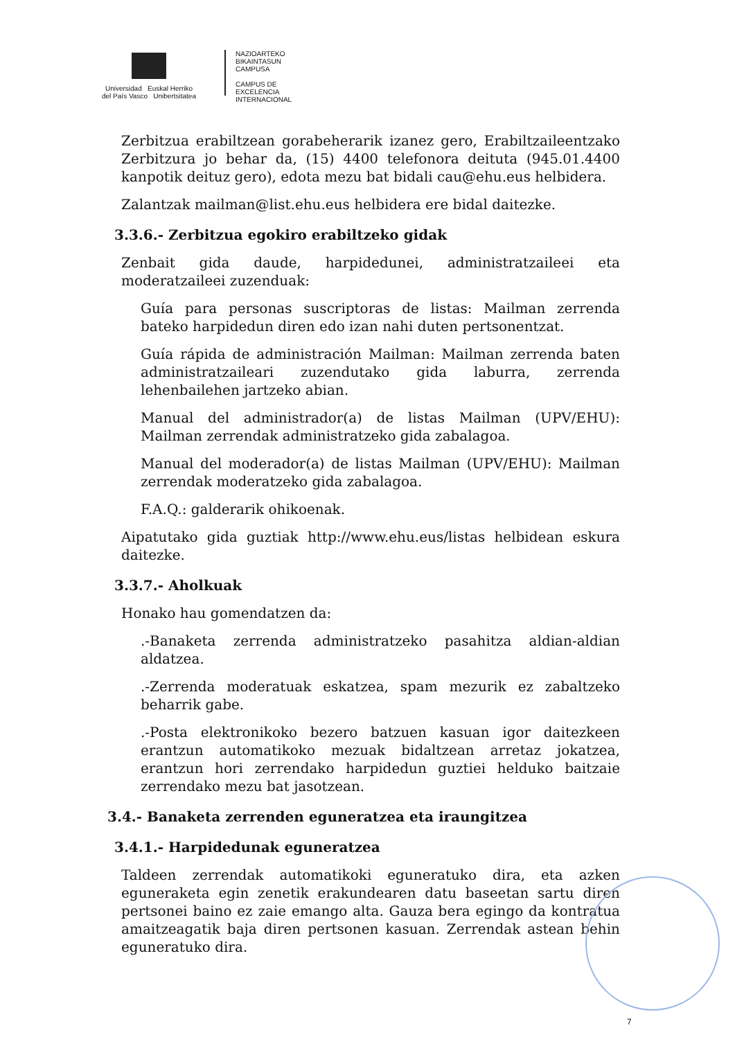Universidad Euskal Herriko
del País Vasco Unibertsitatea
NAZIOARTEKO
BIKAINTASUN
CAMPUSA
CAMPUS DE
EXCELENCIA
INTERNACIONAL
Zerbitzua erabiltzean gorabeherarik izanez gero, Erabiltzaileentzako Zerbitzura jo behar da, (15) 4400 telefonora deituta (945.01.4400 kanpotik deituz gero), edota mezu bat bidali cau@ehu.eus helbidera.
Zalantzak mailman@list.ehu.eus helbidera ere bidal daitezke.
3.3.6.- Zerbitzua egokiro erabiltzeko gidak
Zenbait gida daude, harpidedunei, administratzaileei eta moderatzaileei zuzenduak:
Guía para personas suscriptoras de listas: Mailman zerrenda bateko harpidedun diren edo izan nahi duten pertsonentzat.
Guía rápida de administración Mailman: Mailman zerrenda baten administratzaileari zuzendutako gida laburra, zerrenda lehenbailehen jartzeko abian.
Manual del administrador(a) de listas Mailman (UPV/EHU): Mailman zerrendak administratzeko gida zabalagoa.
Manual del moderador(a) de listas Mailman (UPV/EHU): Mailman zerrendak moderatzeko gida zabalagoa.
F.A.Q.: galderarik ohikoenak.
Aipatutako gida guztiak http://www.ehu.eus/listas helbidean eskura daitezke.
3.3.7.- Aholkuak
Honako hau gomendatzen da:
.-Banaketa zerrenda administratzeko pasahitza aldian-aldian aldatzea.
.-Zerrenda moderatuak eskatzea, spam mezurik ez zabaltzeko beharrik gabe.
.-Posta elektronikoko bezero batzuen kasuan igor daitezkeen erantzun automatikoko mezuak bidaltzean arretaz jokatzea, erantzun hori zerrendako harpidedun guztiei helduko baitzaie zerrendako mezu bat jasotzean.
3.4.- Banaketa zerrenden eguneratzea eta iraungitzea
3.4.1.- Harpidedunak eguneratzea
Taldeen zerrendak automatikoki eguneratuko dira, eta azken eguneraketa egin zenetik erakundearen datu baseetan sartu diren pertsonei baino ez zaie emango alta. Gauza bera egingo da kontratua amaitzeagatik baja diren pertsonen kasuan. Zerrendak astean behin eguneratuko dira.
7